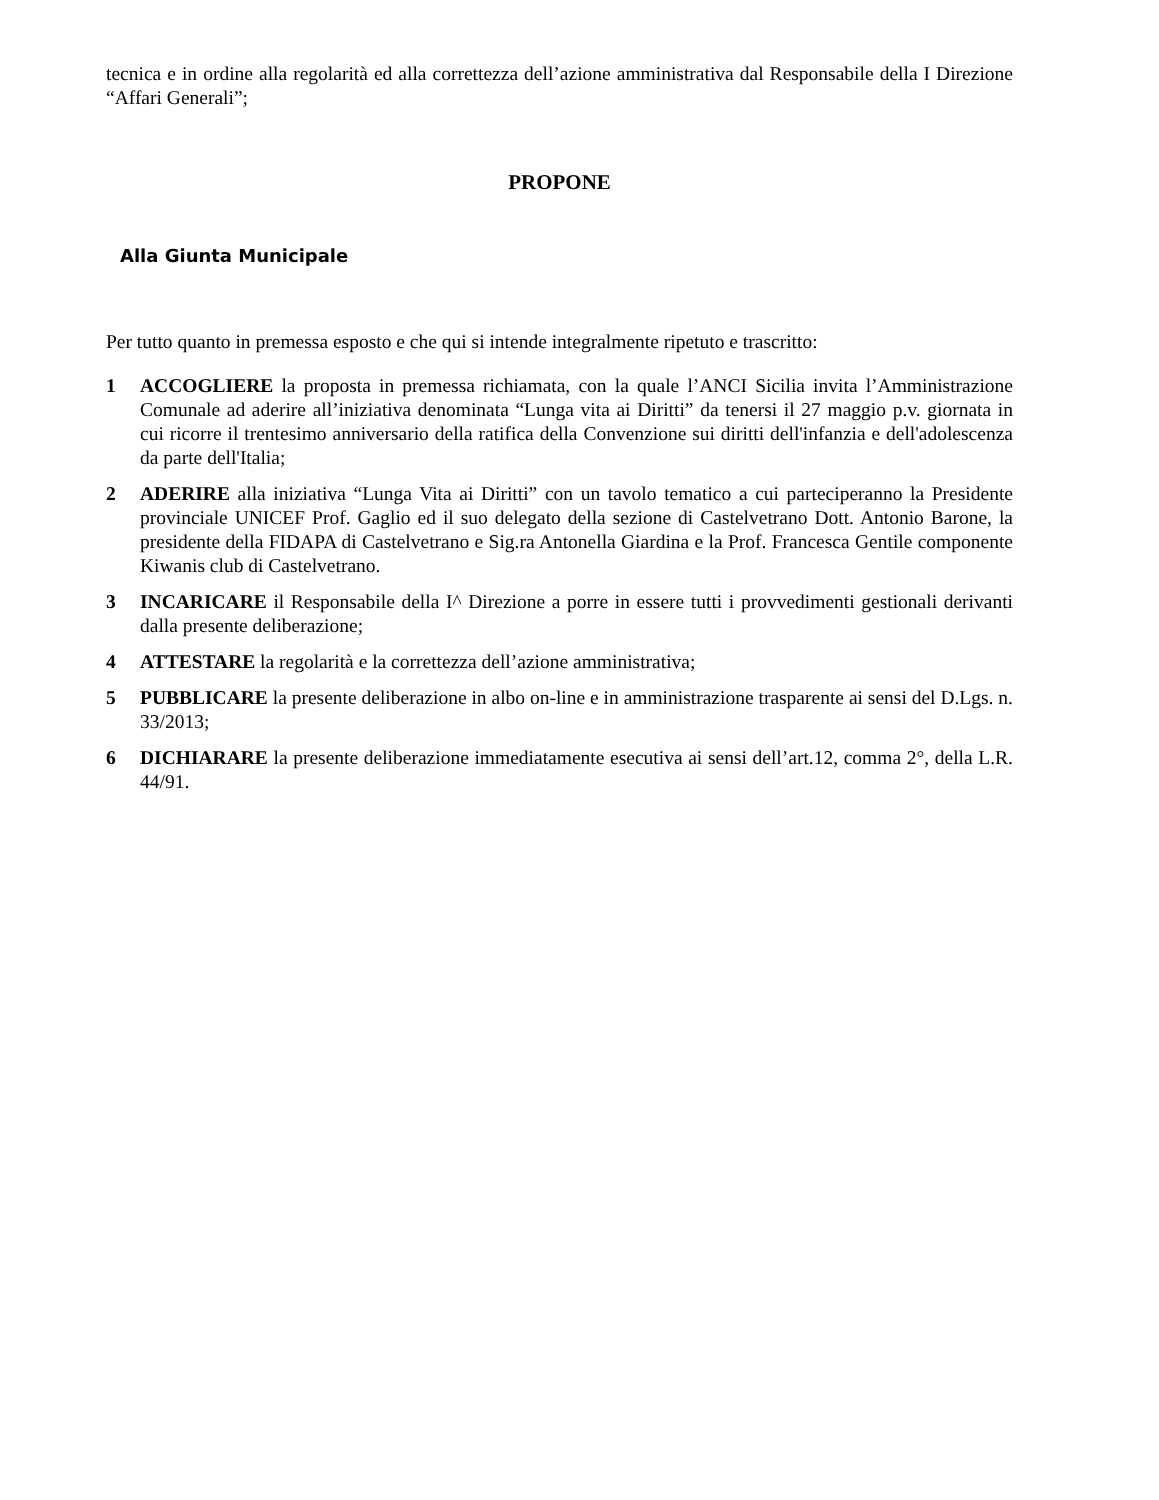tecnica e in ordine alla regolarità ed alla correttezza dell’azione amministrativa dal Responsabile della I Direzione “Affari Generali”;
PROPONE
Alla Giunta Municipale
Per tutto quanto in premessa esposto e che qui si intende integralmente ripetuto e trascritto:
1 ACCOGLIERE la proposta in premessa richiamata, con la quale l’ANCI Sicilia invita l’Amministrazione Comunale ad aderire all’iniziativa denominata “Lunga vita ai Diritti” da tenersi il 27 maggio p.v. giornata in cui ricorre il trentesimo anniversario della ratifica della Convenzione sui diritti dell'infanzia e dell'adolescenza da parte dell'Italia;
2 ADERIRE alla iniziativa “Lunga Vita ai Diritti” con un tavolo tematico a cui parteciperanno la Presidente provinciale UNICEF Prof. Gaglio ed il suo delegato della sezione di Castelvetrano Dott. Antonio Barone, la presidente della FIDAPA di Castelvetrano e Sig.ra Antonella Giardina e la Prof. Francesca Gentile componente Kiwanis club di Castelvetrano.
3 INCARICARE il Responsabile della I^ Direzione a porre in essere tutti i provvedimenti gestionali derivanti dalla presente deliberazione;
4 ATTESTARE la regolarità e la correttezza dell’azione amministrativa;
5 PUBBLICARE la presente deliberazione in albo on-line e in amministrazione trasparente ai sensi del D.Lgs. n. 33/2013;
6 DICHIARARE la presente deliberazione immediatamente esecutiva ai sensi dell’art.12, comma 2°, della L.R. 44/91.